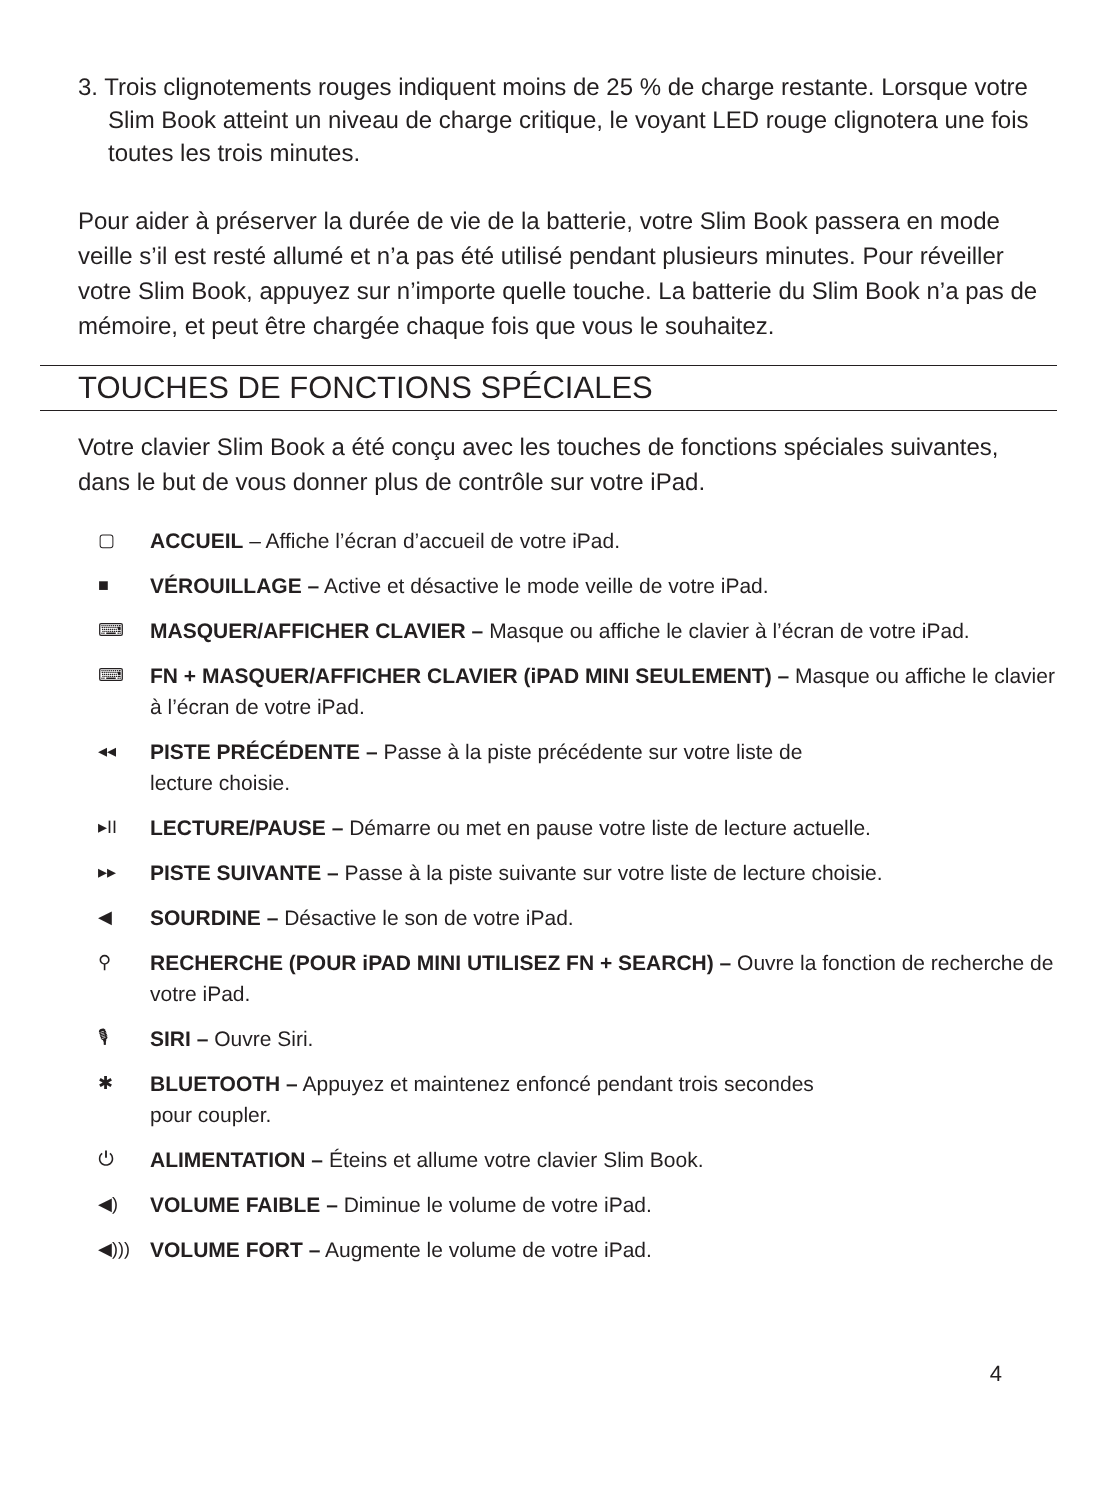3. Trois clignotements rouges indiquent moins de 25 % de charge restante. Lorsque votre Slim Book atteint un niveau de charge critique, le voyant LED rouge clignotera une fois toutes les trois minutes.
Pour aider à préserver la durée de vie de la batterie, votre Slim Book passera en mode veille s’il est resté allumé et n’a pas été utilisé pendant plusieurs minutes. Pour réveiller votre Slim Book, appuyez sur n’importe quelle touche. La batterie du Slim Book n’a pas de mémoire, et peut être chargée chaque fois que vous le souhaitez.
TOUCHES DE FONCTIONS SPÉCIALES
Votre clavier Slim Book a été conçu avec les touches de fonctions spéciales suivantes, dans le but de vous donner plus de contrôle sur votre iPad.
▢ ACCUEIL – Affiche l’écran d’accueil de votre iPad.
■ VÉROUILLAGE – Active et désactive le mode veille de votre iPad.
⌨ MASQUER/AFFICHER CLAVIER – Masque ou affiche le clavier à l’écran de votre iPad.
⌨ FN + MASQUER/AFFICHER CLAVIER (iPAD MINI SEULEMENT) – Masque ou affiche le clavier à l’écran de votre iPad.
◂◂ PISTE PRÉCÉDENTE – Passe à la piste précédente sur votre liste de
lecture choisie.
▸II LECTURE/PAUSE – Démarre ou met en pause votre liste de lecture actuelle.
▸▸ PISTE SUIVANTE – Passe à la piste suivante sur votre liste de lecture choisie.
◀ SOURDINE – Désactive le son de votre iPad.
⚲ RECHERCHE (POUR iPAD MINI UTILISEZ FN + SEARCH) – Ouvre la fonction de recherche de votre iPad.
🎙 SIRI – Ouvre Siri.
✱ BLUETOOTH – Appuyez et maintenez enfoncé pendant trois secondes
pour coupler.
⏻ ALIMENTATION – Éteins et allume votre clavier Slim Book.
◀) VOLUME FAIBLE – Diminue le volume de votre iPad.
◀))) VOLUME FORT – Augmente le volume de votre iPad.
4